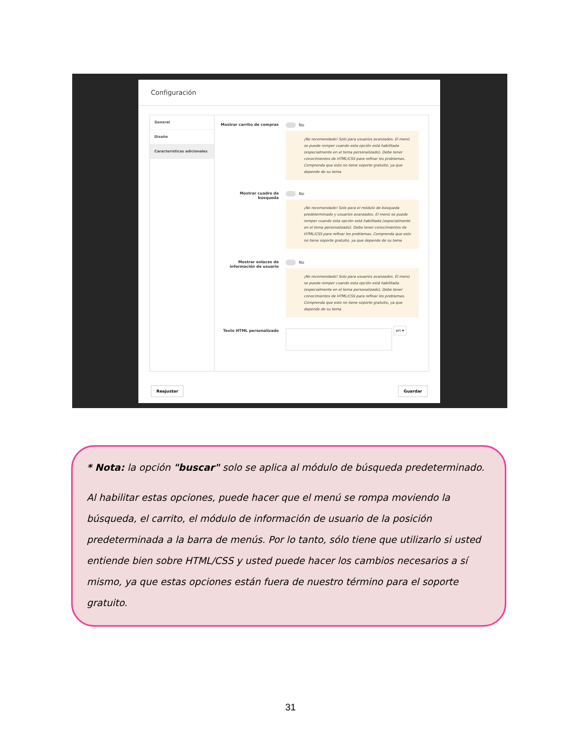Configuración
General
Diseño
Características adicionales
Mostrar carrito de compras No
¡No recomendado! Solo para usuarios avanzados. El menú se puede romper cuando esta opción está habilitada (especialmente en el tema personalizado). Debe tener conocimientos de HTML/CSS para refinar los problemas. Comprenda que esto no tiene soporte gratuito, ya que depende de su tema
Mostrar cuadro de búsqueda No
¡No recomendado! Solo para el módulo de búsqueda predeterminado y usuarios avanzados. El menú se puede romper cuando esta opción está habilitada (especialmente en el tema personalizado). Debe tener conocimientos de HTML/CSS para refinar los problemas. Comprenda que esto no tiene soporte gratuito, ya que depende de su tema
Mostrar enlaces de información de usuario
No
¡No recomendado! Solo para usuarios avanzados. El menú se puede romper cuando esta opción está habilitada (especialmente en el tema personalizado). Debe tener conocimientos de HTML/CSS para refinar los problemas. Comprenda que esto no tiene soporte gratuito, ya que depende de su tema
Texto HTML personalizado
en ▾
Reajustar Guardar
* Nota: la opción "buscar" solo se aplica al módulo de búsqueda predeterminado.
Al habilitar estas opciones, puede hacer que el menú se rompa moviendo la búsqueda, el carrito, el módulo de información de usuario de la posición predeterminada a la barra de menús. Por lo tanto, sólo tiene que utilizarlo si usted entiende bien sobre HTML/CSS y usted puede hacer los cambios necesarios a sí mismo, ya que estas opciones están fuera de nuestro término para el soporte gratuito.
31